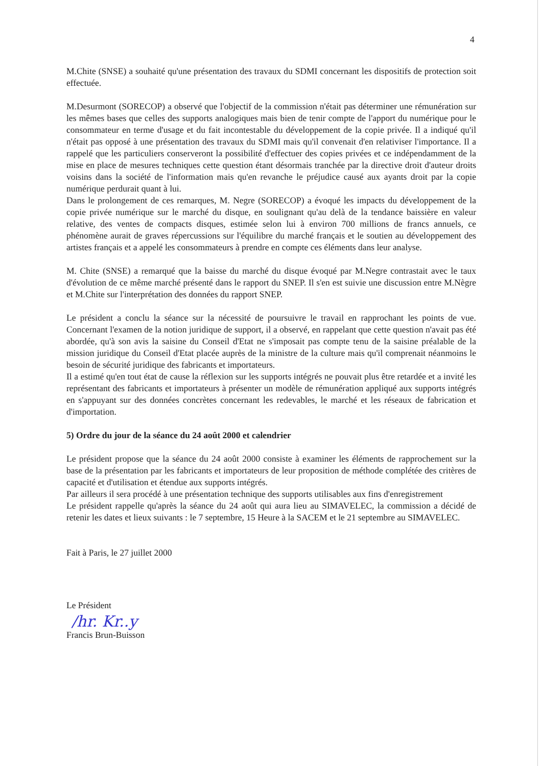4
M.Chite (SNSE) a souhaité qu'une présentation des travaux du SDMI concernant les dispositifs de protection soit effectuée.
M.Desurmont (SORECOP) a observé que l'objectif de la commission n'était pas déterminer une rémunération sur les mêmes bases que celles des supports analogiques mais bien de tenir compte de l'apport du numérique pour le consommateur en terme d'usage et du fait incontestable du développement de la copie privée. Il a indiqué qu'il n'était pas opposé à une présentation des travaux du SDMI mais qu'il convenait d'en relativiser l'importance. Il a rappelé que les particuliers conserveront la possibilité d'effectuer des copies privées et ce indépendamment de la mise en place de mesures techniques cette question étant désormais tranchée par la directive droit d'auteur droits voisins dans la société de l'information mais qu'en revanche le préjudice causé aux ayants droit par la copie numérique perdurait quant à lui.
Dans le prolongement de ces remarques, M. Negre (SORECOP) a évoqué les impacts du développement de la copie privée numérique sur le marché du disque, en soulignant qu'au delà de la tendance baissière en valeur relative, des ventes de compacts disques, estimée selon lui à environ 700 millions de francs annuels, ce phénomène aurait de graves répercussions sur l'équilibre du marché français et le soutien au développement des artistes français et a appelé les consommateurs à prendre en compte ces éléments dans leur analyse.
M. Chite (SNSE) a remarqué que la baisse du marché du disque évoqué par M.Negre contrastait avec le taux d'évolution de ce même marché présenté dans le rapport du SNEP. Il s'en est suivie une discussion entre M.Nègre et M.Chite sur l'interprétation des données du rapport SNEP.
Le président a conclu la séance sur la nécessité de poursuivre le travail en rapprochant les points de vue. Concernant l'examen de la notion juridique de support, il a observé, en rappelant que cette question n'avait pas été abordée, qu'à son avis la saisine du Conseil d'Etat ne s'imposait pas compte tenu de la saisine préalable de la mission juridique du Conseil d'Etat placée auprès de la ministre de la culture mais qu'il comprenait néanmoins le besoin de sécurité juridique des fabricants et importateurs.
Il a estimé qu'en tout état de cause la réflexion sur les supports intégrés ne pouvait plus être retardée et a invité les représentant des fabricants et importateurs à présenter un modèle de rémunération appliqué aux supports intégrés en s'appuyant sur des données concrètes concernant les redevables, le marché et les réseaux de fabrication et d'importation.
5) Ordre du jour de la séance du 24 août 2000 et calendrier
Le président propose que la séance du 24 août 2000 consiste à examiner les éléments de rapprochement sur la base de la présentation par les fabricants et importateurs de leur proposition de méthode complétée des critères de capacité et d'utilisation et étendue aux supports intégrés.
Par ailleurs il sera procédé à une présentation technique des supports utilisables aux fins d'enregistrement
Le président rappelle qu'après la séance du 24 août qui aura lieu au SIMAVELEC, la commission a décidé de retenir les dates et lieux suivants : le 7 septembre, 15 Heure à la SACEM et le 21 septembre au SIMAVELEC.
Fait à Paris, le 27 juillet 2000
Le Président
/hr. Kr..y
Francis Brun-Buisson